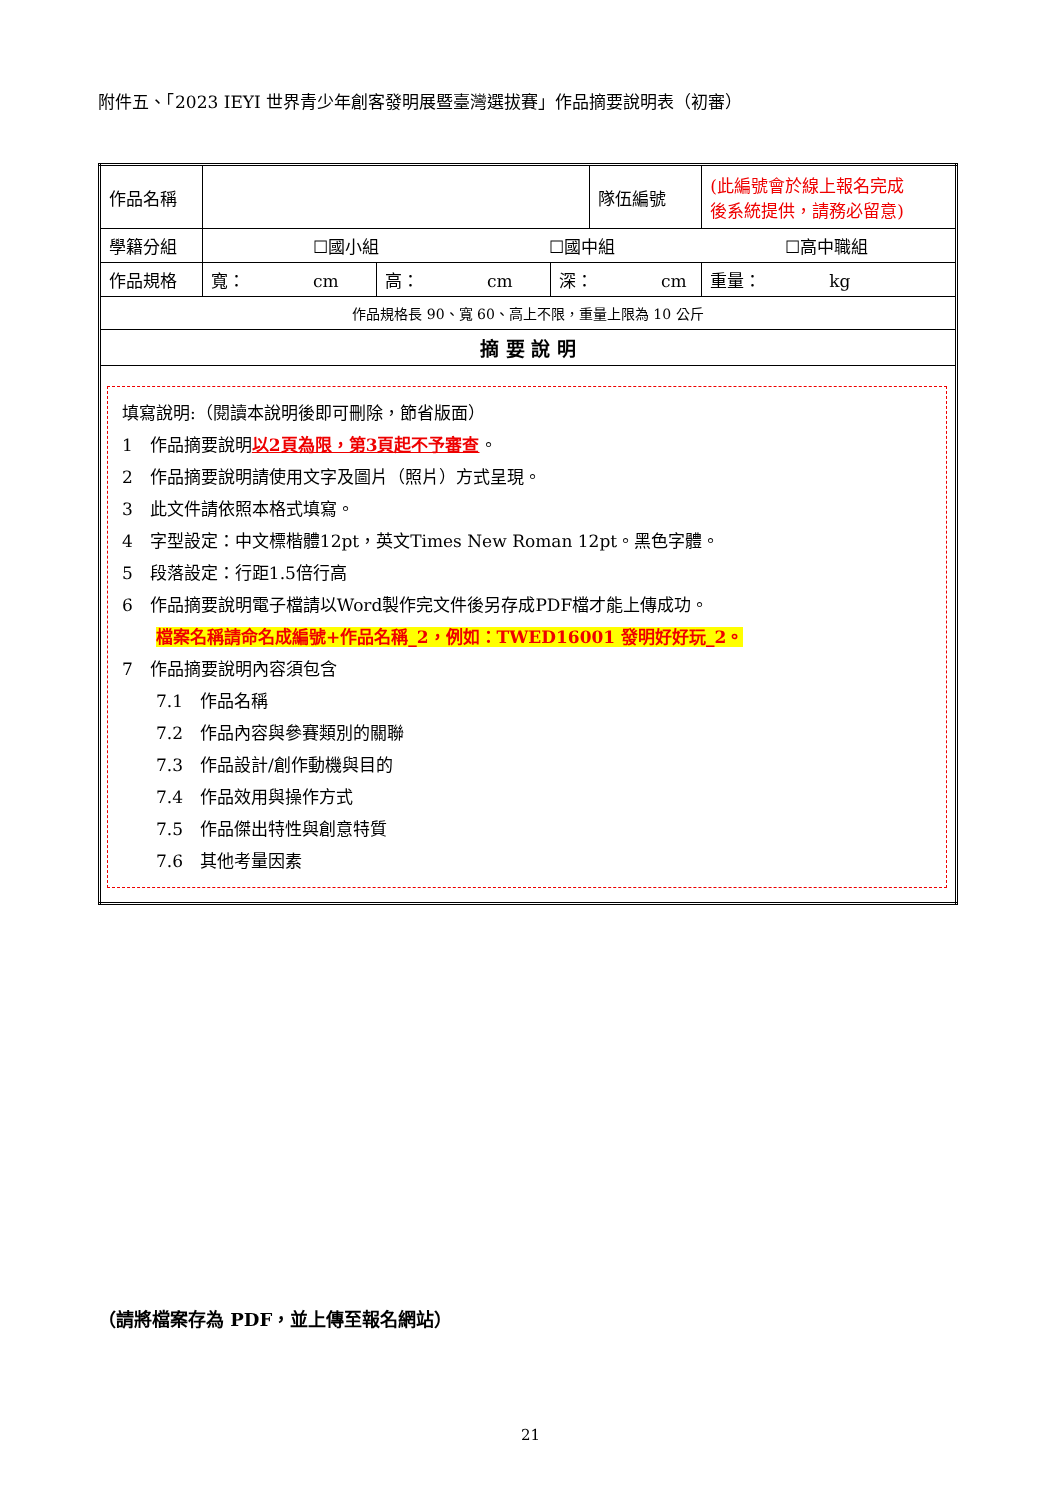附件五、「2023 IEYI 世界青少年創客發明展暨臺灣選拔賽」作品摘要說明表（初審）
| 作品名稱 | | | | 隊伍編號 | (此編號會於線上報名完成 後系統提供，請務必留意) |
| 學籍分組 | ☐國小組 ☐國中組 ☐高中職組 | | | | |
| 作品規格 | 寬： cm | 高： cm | 深： cm | | 重量： kg |
| 作品規格長 90、寬 60、高上不限，重量上限為 10 公斤 | | | | | |
| 摘 要 說 明 | | | | | |
| 填寫說明:（閱讀本說明後即可刪除，節省版面） 1 作品摘要說明 以2頁為限，第3頁起不予審查 。 2 作品摘要說明請使用文字及圖片（照片）方式呈現。 3 此文件請依照本格式填寫。 4 字型設定：中文標楷體12pt，英文Times New Roman 12pt。黑色字體。 5 段落設定：行距1.5倍行高 6 作品摘要說明電子檔請以Word製作完文件後另存成PDF檔才能上傳成功。 檔案名稱請命名成編號+作品名稱_2，例如：TWED16001 發明好好玩_2。 7 作品摘要說明內容須包含 7.1 作品名稱 7.2 作品內容與參賽類別的關聯 7.3 作品設計/創作動機與目的 7.4 作品效用與操作方式 7.5 作品傑出特性與創意特質 7.6 其他考量因素 | | | | | |
（請將檔案存為 PDF，並上傳至報名網站）
21